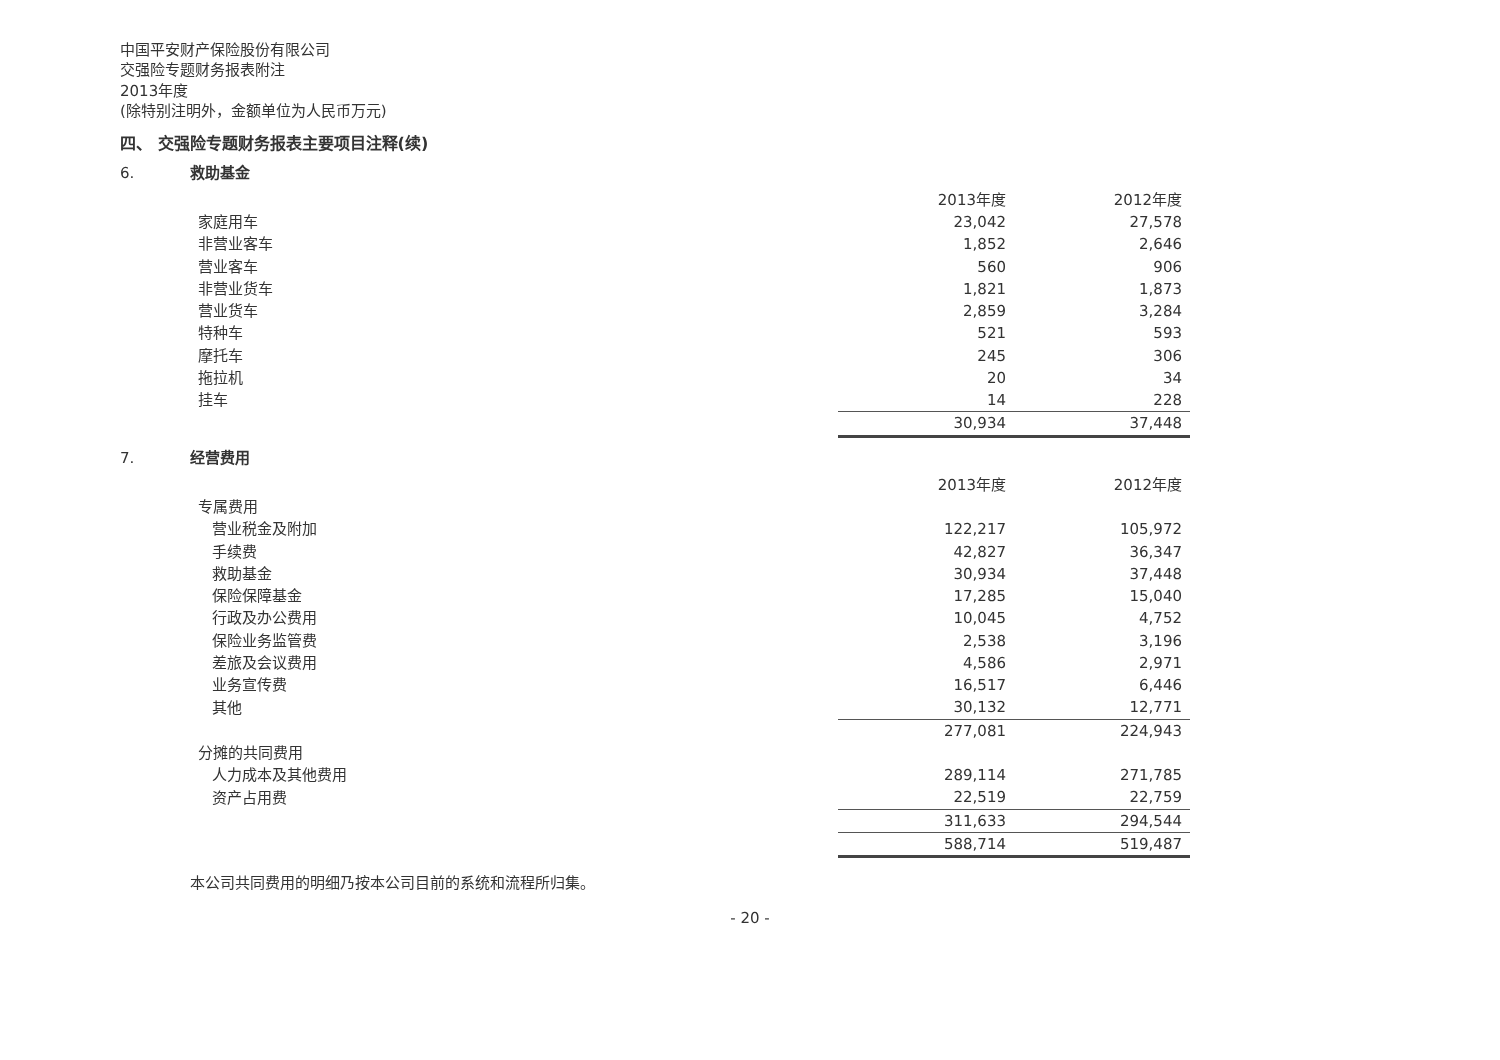中国平安财产保险股份有限公司
交强险专题财务报表附注
2013年度
(除特别注明外，金额单位为人民币万元)
四、 交强险专题财务报表主要项目注释(续)
6. 救助基金
| | 2013年度 | 2012年度 |
| --- | --- | --- |
| 家庭用车 | 23,042 | 27,578 |
| 非营业客车 | 1,852 | 2,646 |
| 营业客车 | 560 | 906 |
| 非营业货车 | 1,821 | 1,873 |
| 营业货车 | 2,859 | 3,284 |
| 特种车 | 521 | 593 |
| 摩托车 | 245 | 306 |
| 拖拉机 | 20 | 34 |
| 挂车 | 14 | 228 |
| | 30,934 | 37,448 |
7. 经营费用
| | 2013年度 | 2012年度 |
| --- | --- | --- |
| 专属费用 | | |
| 营业税金及附加 | 122,217 | 105,972 |
| 手续费 | 42,827 | 36,347 |
| 救助基金 | 30,934 | 37,448 |
| 保险保障基金 | 17,285 | 15,040 |
| 行政及办公费用 | 10,045 | 4,752 |
| 保险业务监管费 | 2,538 | 3,196 |
| 差旅及会议费用 | 4,586 | 2,971 |
| 业务宣传费 | 16,517 | 6,446 |
| 其他 | 30,132 | 12,771 |
| | 277,081 | 224,943 |
| 分摊的共同费用 | | |
| 人力成本及其他费用 | 289,114 | 271,785 |
| 资产占用费 | 22,519 | 22,759 |
| | 311,633 | 294,544 |
| | 588,714 | 519,487 |
本公司共同费用的明细乃按本公司目前的系统和流程所归集。
- 20 -